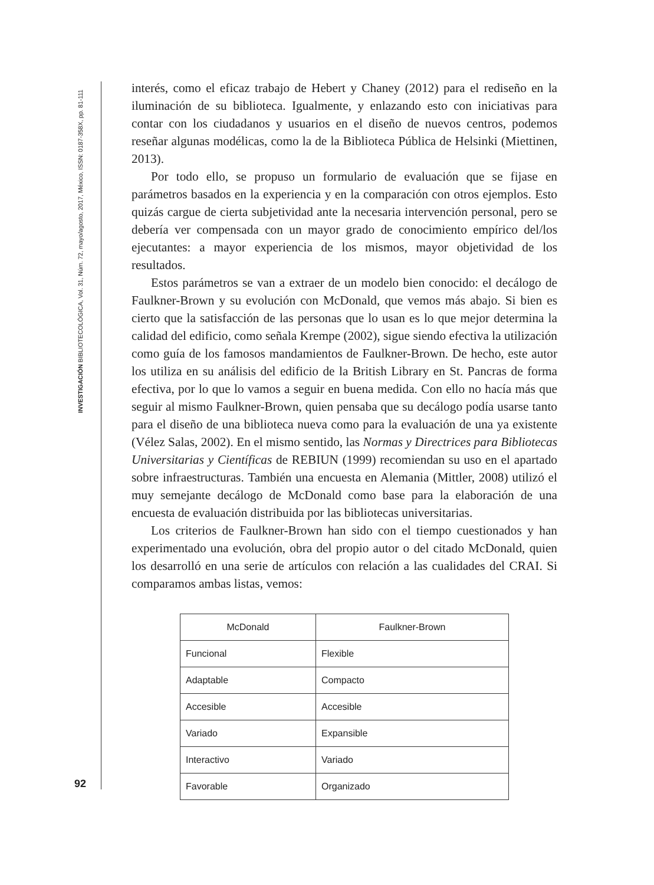INVESTIGACIÓN BIBLIOTECOLÓGICA, Vol. 31, Núm. 72, mayo/agosto, 2017, México, ISSN: 0187-358X, pp. 81-111
interés, como el eficaz trabajo de Hebert y Chaney (2012) para el rediseño en la iluminación de su biblioteca. Igualmente, y enlazando esto con iniciativas para contar con los ciudadanos y usuarios en el diseño de nuevos centros, podemos reseñar algunas modélicas, como la de la Biblioteca Pública de Helsinki (Miettinen, 2013).
Por todo ello, se propuso un formulario de evaluación que se fijase en parámetros basados en la experiencia y en la comparación con otros ejemplos. Esto quizás cargue de cierta subjetividad ante la necesaria intervención personal, pero se debería ver compensada con un mayor grado de conocimiento empírico del/los ejecutantes: a mayor experiencia de los mismos, mayor objetividad de los resultados.
Estos parámetros se van a extraer de un modelo bien conocido: el decálogo de Faulkner-Brown y su evolución con McDonald, que vemos más abajo. Si bien es cierto que la satisfacción de las personas que lo usan es lo que mejor determina la calidad del edificio, como señala Krempe (2002), sigue siendo efectiva la utilización como guía de los famosos mandamientos de Faulkner-Brown. De hecho, este autor los utiliza en su análisis del edificio de la British Library en St. Pancras de forma efectiva, por lo que lo vamos a seguir en buena medida. Con ello no hacía más que seguir al mismo Faulkner-Brown, quien pensaba que su decálogo podía usarse tanto para el diseño de una biblioteca nueva como para la evaluación de una ya existente (Vélez Salas, 2002). En el mismo sentido, las Normas y Directrices para Bibliotecas Universitarias y Científicas de REBIUN (1999) recomiendan su uso en el apartado sobre infraestructuras. También una encuesta en Alemania (Mittler, 2008) utilizó el muy semejante decálogo de McDonald como base para la elaboración de una encuesta de evaluación distribuida por las bibliotecas universitarias.
Los criterios de Faulkner-Brown han sido con el tiempo cuestionados y han experimentado una evolución, obra del propio autor o del citado McDonald, quien los desarrolló en una serie de artículos con relación a las cualidades del CRAI. Si comparamos ambas listas, vemos:
| McDonald | Faulkner-Brown |
| --- | --- |
| Funcional | Flexible |
| Adaptable | Compacto |
| Accesible | Accesible |
| Variado | Expansible |
| Interactivo | Variado |
| Favorable | Organizado |
92